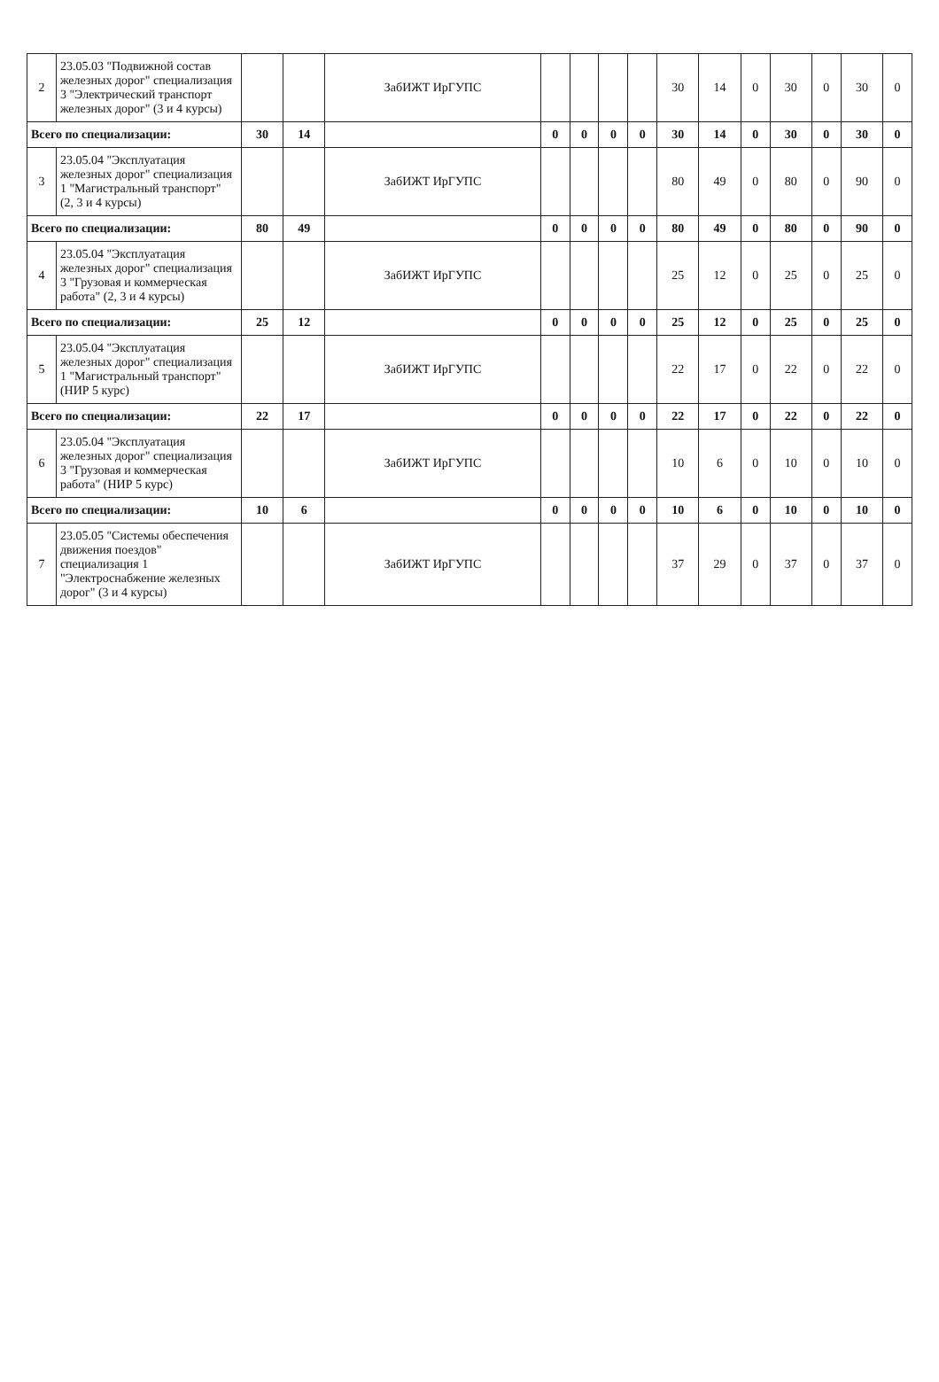| 2 | 23.05.03 "Подвижной состав железных дорог" специализация 3 "Электрический транспорт железных дорог" (3 и 4 курсы) | | | ЗабИЖТ ИрГУПС | | | | | 30 | 14 | 0 | 30 | 0 | 30 | 0 |
| Всего по специализации: | | 30 | 14 | | 0 | 0 | 0 | 0 | 30 | 14 | 0 | 30 | 0 | 30 | 0 |
| 3 | 23.05.04 "Эксплуатация железных дорог" специализация 1 "Магистральный транспорт" (2, 3 и 4 курсы) | | | ЗабИЖТ ИрГУПС | | | | | 80 | 49 | 0 | 80 | 0 | 90 | 0 |
| Всего по специализации: | | 80 | 49 | | 0 | 0 | 0 | 0 | 80 | 49 | 0 | 80 | 0 | 90 | 0 |
| 4 | 23.05.04 "Эксплуатация железных дорог" специализация 3 "Грузовая и коммерческая работа" (2, 3 и 4 курсы) | | | ЗабИЖТ ИрГУПС | | | | | 25 | 12 | 0 | 25 | 0 | 25 | 0 |
| Всего по специализации: | | 25 | 12 | | 0 | 0 | 0 | 0 | 25 | 12 | 0 | 25 | 0 | 25 | 0 |
| 5 | 23.05.04 "Эксплуатация железных дорог" специализация 1 "Магистральный транспорт" (НИР 5 курс) | | | ЗабИЖТ ИрГУПС | | | | | 22 | 17 | 0 | 22 | 0 | 22 | 0 |
| Всего по специализации: | | 22 | 17 | | 0 | 0 | 0 | 0 | 22 | 17 | 0 | 22 | 0 | 22 | 0 |
| 6 | 23.05.04 "Эксплуатация железных дорог" специализация 3 "Грузовая и коммерческая работа" (НИР 5 курс) | | | ЗабИЖТ ИрГУПС | | | | | 10 | 6 | 0 | 10 | 0 | 10 | 0 |
| Всего по специализации: | | 10 | 6 | | 0 | 0 | 0 | 0 | 10 | 6 | 0 | 10 | 0 | 10 | 0 |
| 7 | 23.05.05 "Системы обеспечения движения поездов" специализация 1 "Электроснабжение железных дорог" (3 и 4 курсы) | | | ЗабИЖТ ИрГУПС | | | | | 37 | 29 | 0 | 37 | 0 | 37 | 0 |